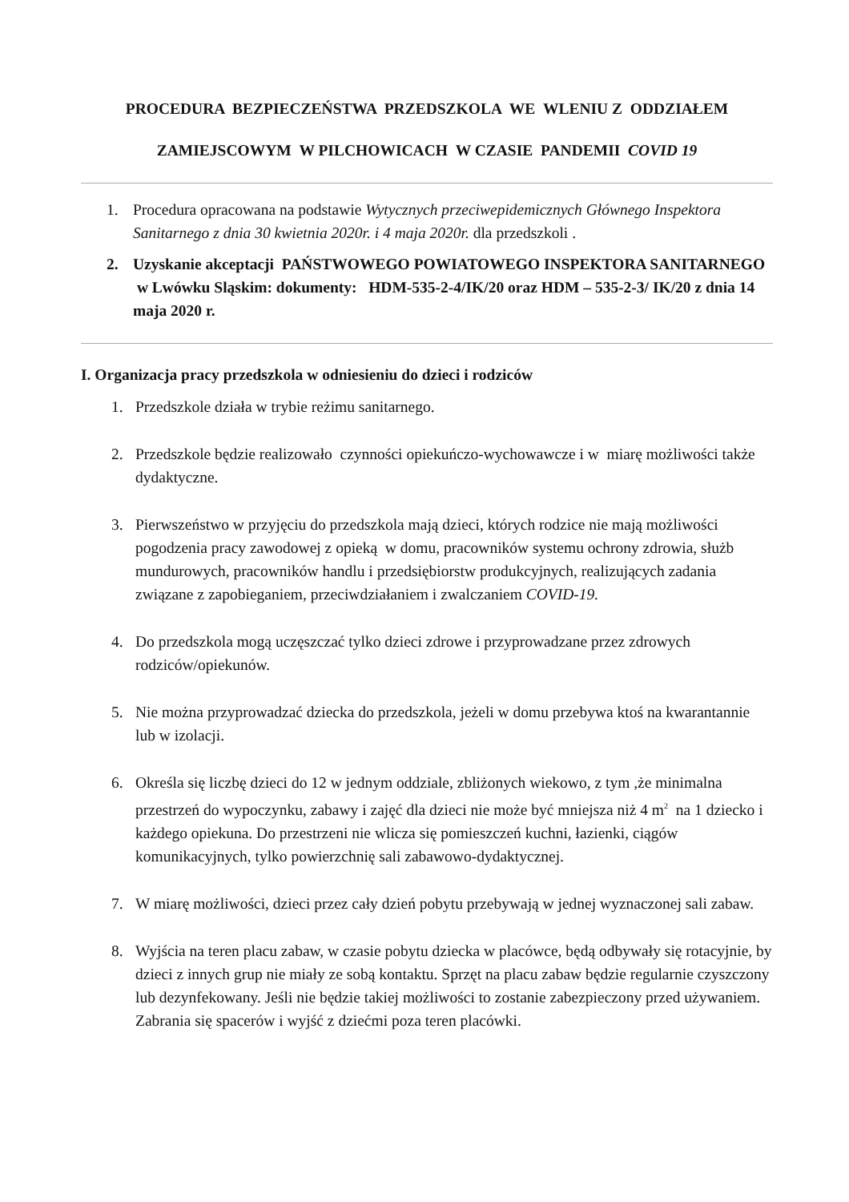PROCEDURA BEZPIECZEŃSTWA PRZEDSZKOLA WE WLENIU Z ODDZIAŁEM
ZAMIEJSCOWYM W PILCHOWICACH W CZASIE PANDEMII COVID 19
1. Procedura opracowana na podstawie Wytycznych przeciwepidemicznych Głównego Inspektora Sanitarnego z dnia 30 kwietnia 2020r. i 4 maja 2020r. dla przedszkoli .
2. Uzyskanie akceptacji PAŃSTWOWEGO POWIATOWEGO INSPEKTORA SANITARNEGO w Lwówku Sląskim: dokumenty: HDM-535-2-4/IK/20 oraz HDM – 535-2-3/ IK/20 z dnia 14 maja 2020 r.
I. Organizacja pracy przedszkola w odniesieniu do dzieci i rodziców
1. Przedszkole działa w trybie reżimu sanitarnego.
2. Przedszkole będzie realizowało czynności opiekuńczo-wychowawcze i w miarę możliwości także dydaktyczne.
3. Pierwszeństwo w przyjęciu do przedszkola mają dzieci, których rodzice nie mają możliwości pogodzenia pracy zawodowej z opieką w domu, pracowników systemu ochrony zdrowia, służb mundurowych, pracowników handlu i przedsiębiorstw produkcyjnych, realizujących zadania związane z zapobieganiem, przeciwdziałaniem i zwalczaniem COVID-19.
4. Do przedszkola mogą uczęszczać tylko dzieci zdrowe i przyprowadzane przez zdrowych rodziców/opiekunów.
5. Nie można przyprowadzać dziecka do przedszkola, jeżeli w domu przebywa ktoś na kwarantannie lub w izolacji.
6. Określa się liczbę dzieci do 12 w jednym oddziale, zbliżonych wiekowo, z tym ,że minimalna przestrzeń do wypoczynku, zabawy i zajęć dla dzieci nie może być mniejsza niż 4 m<sup>2</sup> na 1 dziecko i każdego opiekuna. Do przestrzeni nie wlicza się pomieszczeń kuchni, łazienki, ciągów komunikacyjnych, tylko powierzchnię sali zabawowo-dydaktycznej.
7. W miarę możliwości, dzieci przez cały dzień pobytu przebywają w jednej wyznaczonej sali zabaw.
8. Wyjścia na teren placu zabaw, w czasie pobytu dziecka w placówce, będą odbywały się rotacyjnie, by dzieci z innych grup nie miały ze sobą kontaktu. Sprzęt na placu zabaw będzie regularnie czyszczony lub dezynfekowany. Jeśli nie będzie takiej możliwości to zostanie zabezpieczony przed używaniem. Zabrania się spacerów i wyjść z dziećmi poza teren placówki.